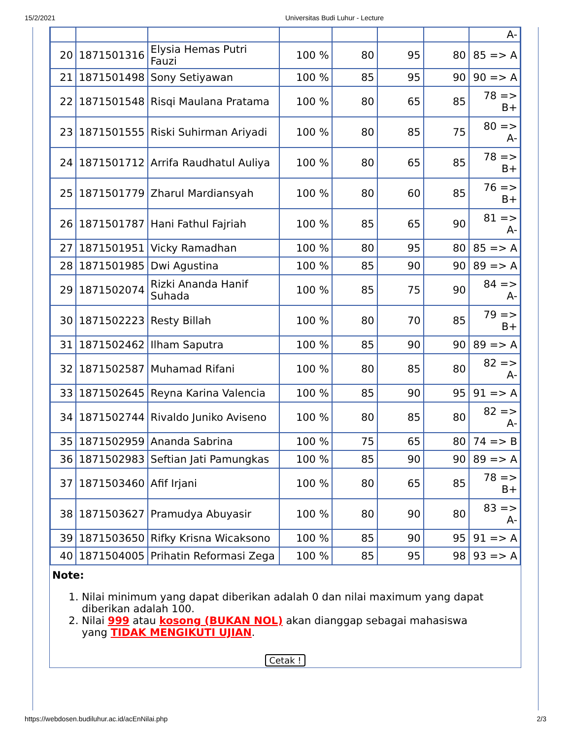15/2/2021 Universitas Budi Luhur - Lecture
| | | | | | | | A- |
| 20 | 1871501316 | Elysia Hemas Putri Fauzi | 100 % | 80 | 95 | 80 | 85 => A |
| 21 | 1871501498 | Sony Setiyawan | 100 % | 85 | 95 | 90 | 90 => A |
| 22 | 1871501548 | Risqi Maulana Pratama | 100 % | 80 | 65 | 85 | 78 => B+ |
| 23 | 1871501555 | Riski Suhirman Ariyadi | 100 % | 80 | 85 | 75 | 80 => A- |
| 24 | 1871501712 | Arrifa Raudhatul Auliya | 100 % | 80 | 65 | 85 | 78 => B+ |
| 25 | 1871501779 | Zharul Mardiansyah | 100 % | 80 | 60 | 85 | 76 => B+ |
| 26 | 1871501787 | Hani Fathul Fajriah | 100 % | 85 | 65 | 90 | 81 => A- |
| 27 | 1871501951 | Vicky Ramadhan | 100 % | 80 | 95 | 80 | 85 => A |
| 28 | 1871501985 | Dwi Agustina | 100 % | 85 | 90 | 90 | 89 => A |
| 29 | 1871502074 | Rizki Ananda Hanif Suhada | 100 % | 85 | 75 | 90 | 84 => A- |
| 30 | 1871502223 | Resty Billah | 100 % | 80 | 70 | 85 | 79 => B+ |
| 31 | 1871502462 | Ilham Saputra | 100 % | 85 | 90 | 90 | 89 => A |
| 32 | 1871502587 | Muhamad Rifani | 100 % | 80 | 85 | 80 | 82 => A- |
| 33 | 1871502645 | Reyna Karina Valencia | 100 % | 85 | 90 | 95 | 91 => A |
| 34 | 1871502744 | Rivaldo Juniko Aviseno | 100 % | 80 | 85 | 80 | 82 => A- |
| 35 | 1871502959 | Ananda Sabrina | 100 % | 75 | 65 | 80 | 74 => B |
| 36 | 1871502983 | Seftian Jati Pamungkas | 100 % | 85 | 90 | 90 | 89 => A |
| 37 | 1871503460 | Afif Irjani | 100 % | 80 | 65 | 85 | 78 => B+ |
| 38 | 1871503627 | Pramudya Abuyasir | 100 % | 80 | 90 | 80 | 83 => A- |
| 39 | 1871503650 | Rifky Krisna Wicaksono | 100 % | 85 | 90 | 95 | 91 => A |
| 40 | 1871504005 | Prihatin Reformasi Zega | 100 % | 85 | 95 | 98 | 93 => A |
Note:
1. Nilai minimum yang dapat diberikan adalah 0 dan nilai maximum yang dapat diberikan adalah 100.
2. Nilai 999 atau kosong (BUKAN NOL) akan dianggap sebagai mahasiswa yang TIDAK MENGIKUTI UJIAN.
Cetak !
https://webdosen.budiluhur.ac.id/acEnNilai.php 2/3